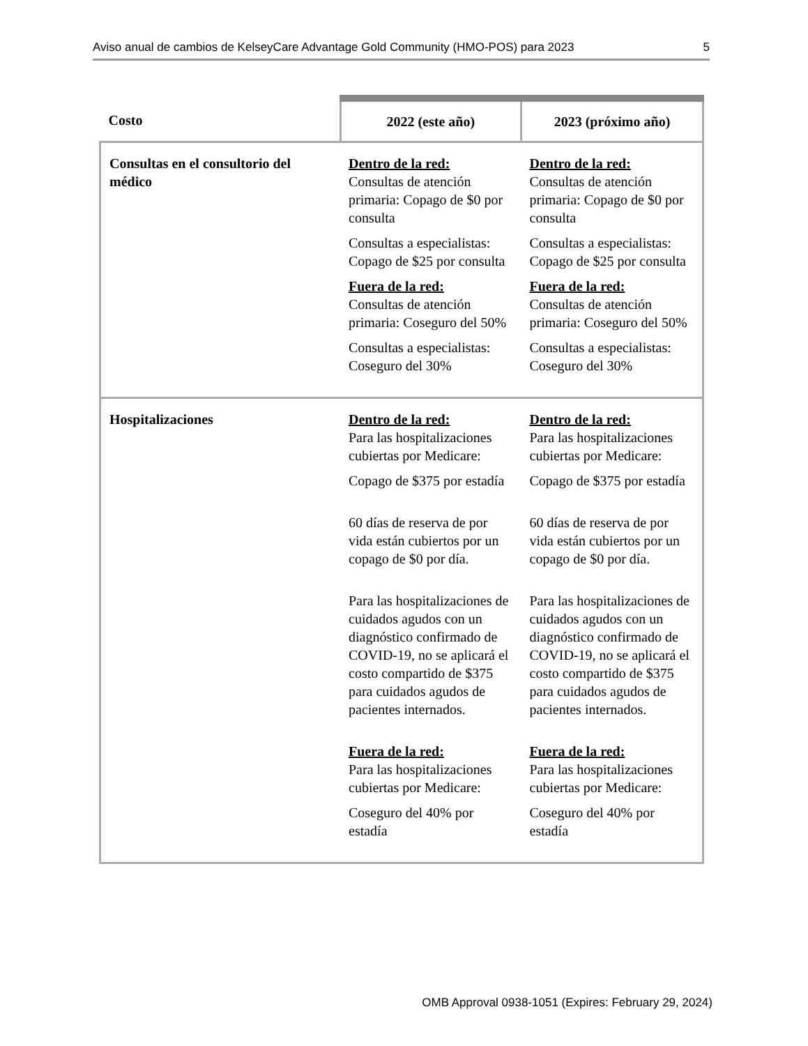Aviso anual de cambios de KelseyCare Advantage Gold Community (HMO-POS) para 2023 5
| Costo | 2022 (este año) | 2023 (próximo año) |
| --- | --- | --- |
| Consultas en el consultorio del médico | Dentro de la red: Consultas de atención primaria: Copago de $0 por consulta Consultas a especialistas: Copago de $25 por consulta Fuera de la red: Consultas de atención primaria: Coseguro del 50% Consultas a especialistas: Coseguro del 30% | Dentro de la red: Consultas de atención primaria: Copago de $0 por consulta Consultas a especialistas: Copago de $25 por consulta Fuera de la red: Consultas de atención primaria: Coseguro del 50% Consultas a especialistas: Coseguro del 30% |
| Hospitalizaciones | Dentro de la red: Para las hospitalizaciones cubiertas por Medicare: Copago de $375 por estadía 60 días de reserva de por vida están cubiertos por un copago de $0 por día. Para las hospitalizaciones de cuidados agudos con un diagnóstico confirmado de COVID-19, no se aplicará el costo compartido de $375 para cuidados agudos de pacientes internados. Fuera de la red: Para las hospitalizaciones cubiertas por Medicare: Coseguro del 40% por estadía | Dentro de la red: Para las hospitalizaciones cubiertas por Medicare: Copago de $375 por estadía 60 días de reserva de por vida están cubiertos por un copago de $0 por día. Para las hospitalizaciones de cuidados agudos con un diagnóstico confirmado de COVID-19, no se aplicará el costo compartido de $375 para cuidados agudos de pacientes internados. Fuera de la red: Para las hospitalizaciones cubiertas por Medicare: Coseguro del 40% por estadía |
OMB Approval 0938-1051 (Expires: February 29, 2024)